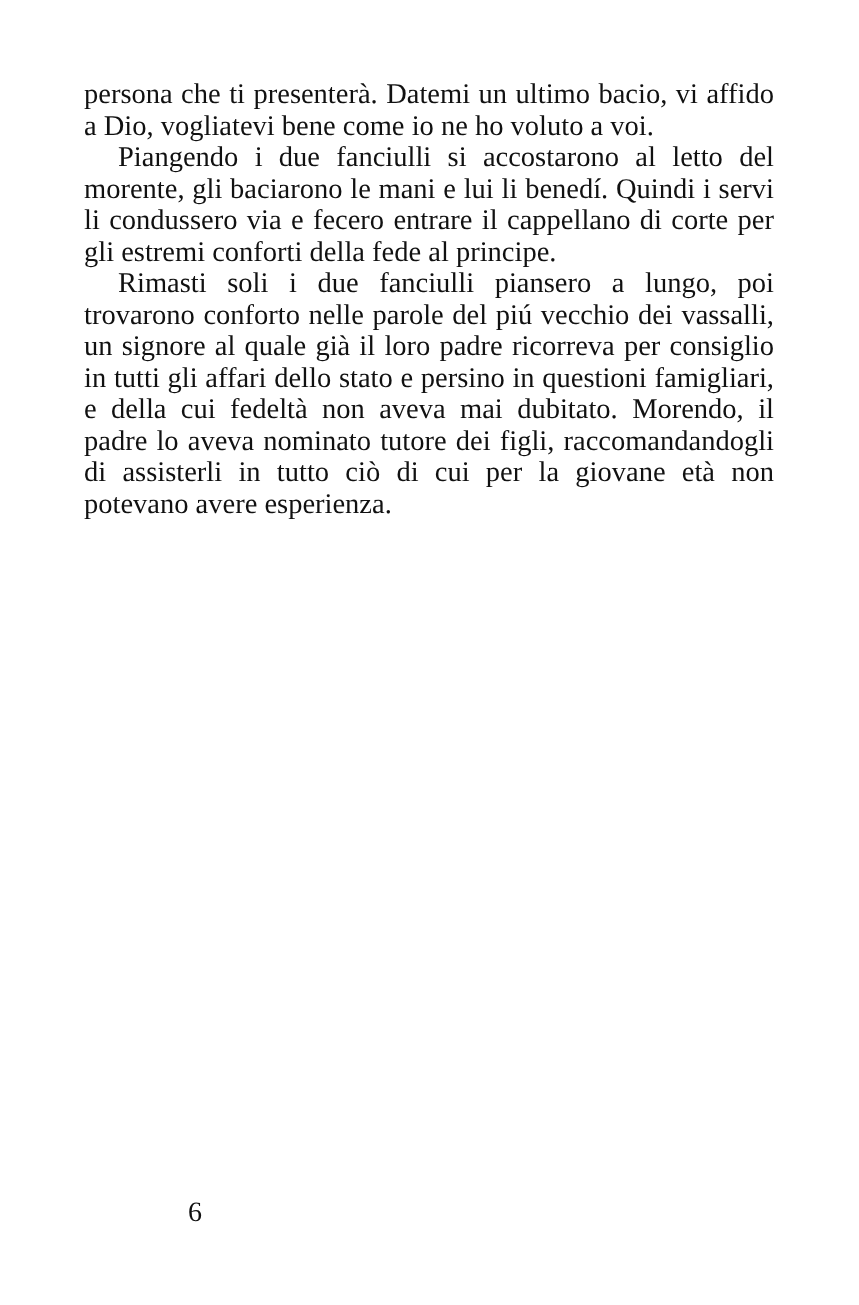persona che ti presenterà. Datemi un ultimo bacio, vi affido a Dio, vogliatevi bene come io ne ho voluto a voi.
Piangendo i due fanciulli si accostarono al letto del morente, gli baciarono le mani e lui li benedí. Quindi i servi li condussero via e fecero entrare il cappellano di corte per gli estremi conforti della fede al principe.
Rimasti soli i due fanciulli piansero a lungo, poi trovarono conforto nelle parole del piú vecchio dei vassalli, un signore al quale già il loro padre ricorreva per consiglio in tutti gli affari dello stato e persino in questioni famigliari, e della cui fedeltà non aveva mai dubitato. Morendo, il padre lo aveva nominato tutore dei figli, raccomandandogli di assisterli in tutto ciò di cui per la giovane età non potevano avere esperienza.
6